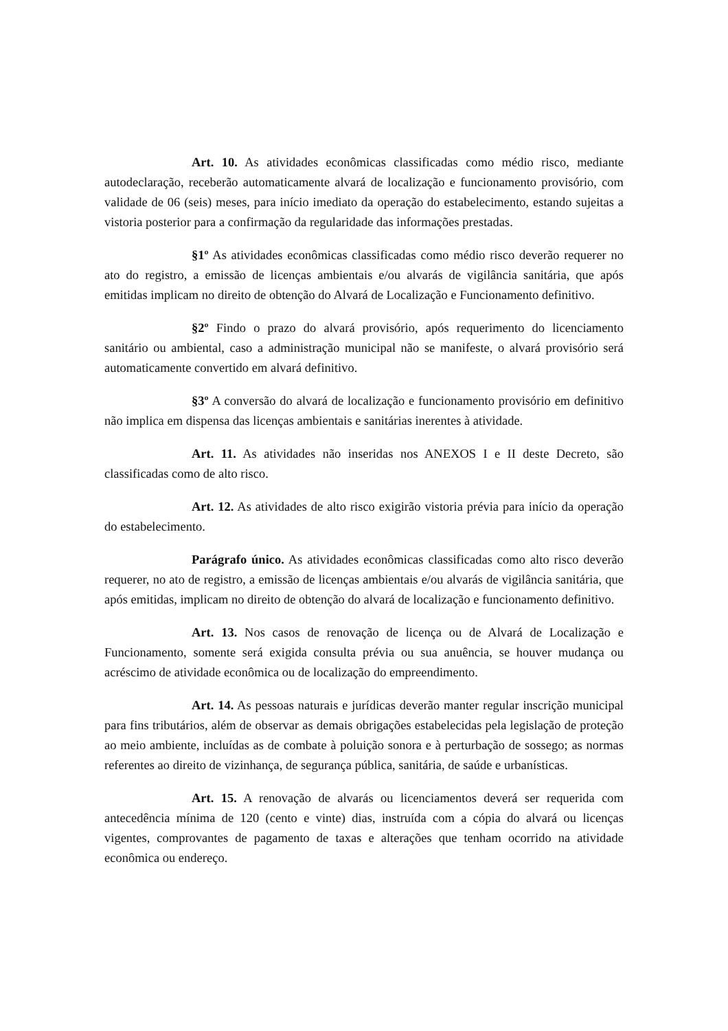Art. 10. As atividades econômicas classificadas como médio risco, mediante autodeclaração, receberão automaticamente alvará de localização e funcionamento provisório, com validade de 06 (seis) meses, para início imediato da operação do estabelecimento, estando sujeitas a vistoria posterior para a confirmação da regularidade das informações prestadas.
§1º As atividades econômicas classificadas como médio risco deverão requerer no ato do registro, a emissão de licenças ambientais e/ou alvarás de vigilância sanitária, que após emitidas implicam no direito de obtenção do Alvará de Localização e Funcionamento definitivo.
§2º Findo o prazo do alvará provisório, após requerimento do licenciamento sanitário ou ambiental, caso a administração municipal não se manifeste, o alvará provisório será automaticamente convertido em alvará definitivo.
§3º A conversão do alvará de localização e funcionamento provisório em definitivo não implica em dispensa das licenças ambientais e sanitárias inerentes à atividade.
Art. 11. As atividades não inseridas nos ANEXOS I e II deste Decreto, são classificadas como de alto risco.
Art. 12. As atividades de alto risco exigirão vistoria prévia para início da operação do estabelecimento.
Parágrafo único. As atividades econômicas classificadas como alto risco deverão requerer, no ato de registro, a emissão de licenças ambientais e/ou alvarás de vigilância sanitária, que após emitidas, implicam no direito de obtenção do alvará de localização e funcionamento definitivo.
Art. 13. Nos casos de renovação de licença ou de Alvará de Localização e Funcionamento, somente será exigida consulta prévia ou sua anuência, se houver mudança ou acréscimo de atividade econômica ou de localização do empreendimento.
Art. 14. As pessoas naturais e jurídicas deverão manter regular inscrição municipal para fins tributários, além de observar as demais obrigações estabelecidas pela legislação de proteção ao meio ambiente, incluídas as de combate à poluição sonora e à perturbação de sossego; as normas referentes ao direito de vizinhança, de segurança pública, sanitária, de saúde e urbanísticas.
Art. 15. A renovação de alvarás ou licenciamentos deverá ser requerida com antecedência mínima de 120 (cento e vinte) dias, instruída com a cópia do alvará ou licenças vigentes, comprovantes de pagamento de taxas e alterações que tenham ocorrido na atividade econômica ou endereço.